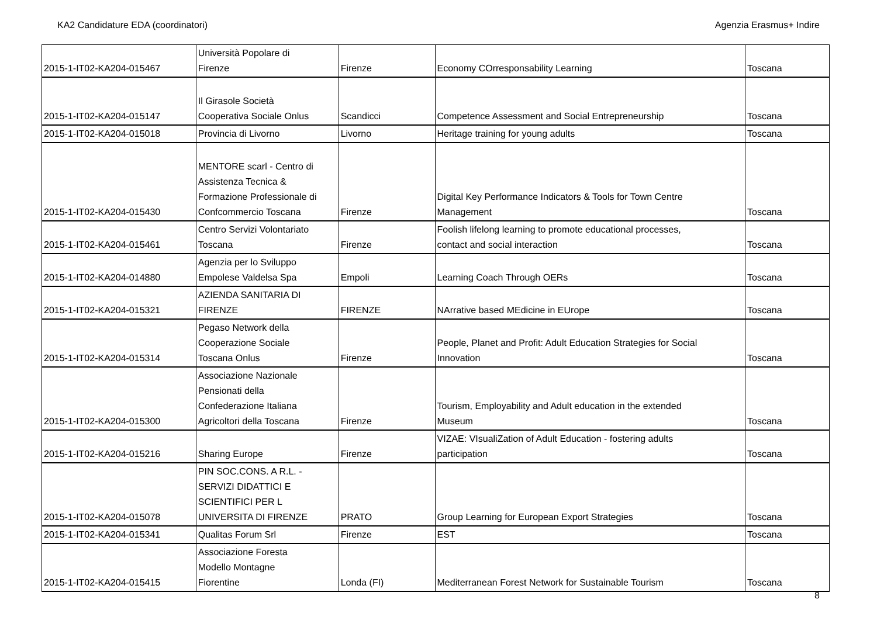KA2 Candidature EDA (coordinatori) Agenzia Erasmus+ Indire
| 2015-1-IT02-KA204-015467 | Università Popolare di Firenze | Firenze | Economy COrresponsability Learning | Toscana |
| 2015-1-IT02-KA204-015147 | Il Girasole Società Cooperativa Sociale Onlus | Scandicci | Competence Assessment and Social Entrepreneurship | Toscana |
| 2015-1-IT02-KA204-015018 | Provincia di Livorno | Livorno | Heritage training for young adults | Toscana |
| 2015-1-IT02-KA204-015430 | MENTORE scarl - Centro di Assistenza Tecnica & Formazione Professionale di Confcommercio Toscana | Firenze | Digital Key Performance Indicators & Tools for Town Centre Management | Toscana |
| 2015-1-IT02-KA204-015461 | Centro Servizi Volontariato Toscana | Firenze | Foolish lifelong learning to promote educational processes, contact and social interaction | Toscana |
| 2015-1-IT02-KA204-014880 | Agenzia per lo Sviluppo Empolese Valdelsa Spa | Empoli | Learning Coach Through OERs | Toscana |
| 2015-1-IT02-KA204-015321 | AZIENDA SANITARIA DI FIRENZE | FIRENZE | NArrative based MEdicine in EUrope | Toscana |
| 2015-1-IT02-KA204-015314 | Pegaso Network della Cooperazione Sociale Toscana Onlus | Firenze | People, Planet and Profit: Adult Education Strategies for Social Innovation | Toscana |
| 2015-1-IT02-KA204-015300 | Associazione Nazionale Pensionati della Confederazione Italiana Agricoltori della Toscana | Firenze | Tourism, Employability and Adult education in the extended Museum | Toscana |
| 2015-1-IT02-KA204-015216 | Sharing Europe | Firenze | VIZAE: VIsualiZation of Adult Education - fostering adults participation | Toscana |
| 2015-1-IT02-KA204-015078 | PIN SOC.CONS. A R.L. - SERVIZI DIDATTICI E SCIENTIFICI PER L UNIVERSITA DI FIRENZE | PRATO | Group Learning for European Export Strategies | Toscana |
| 2015-1-IT02-KA204-015341 | Qualitas Forum Srl | Firenze | EST | Toscana |
| 2015-1-IT02-KA204-015415 | Associazione Foresta Modello Montagne Fiorentine | Londa (FI) | Mediterranean Forest Network for Sustainable Tourism | Toscana |
8